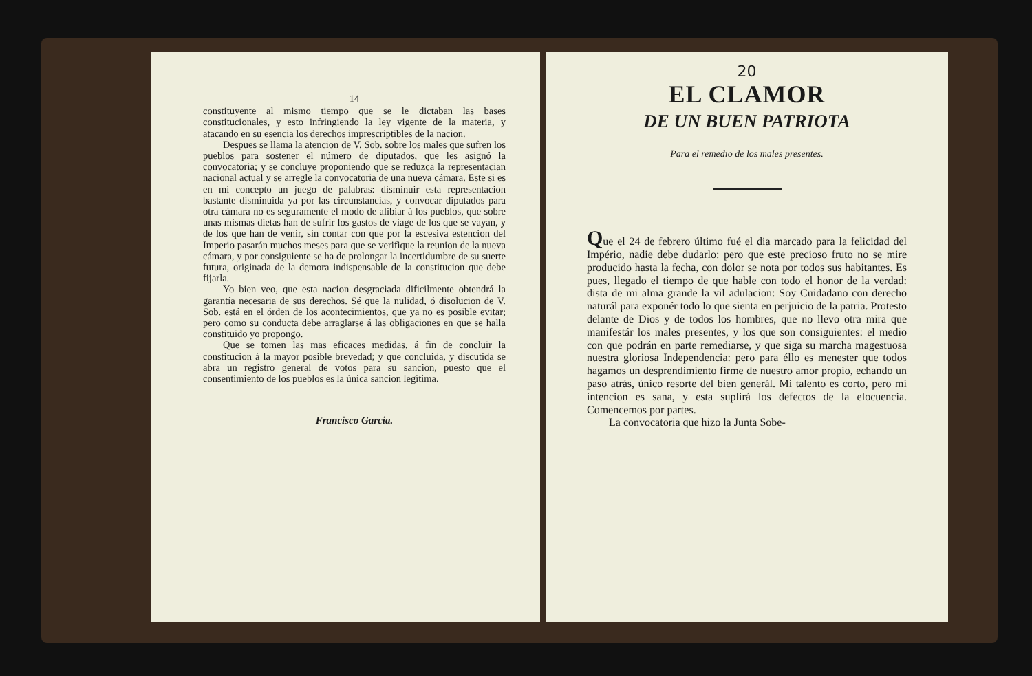14
constituyente al mismo tiempo que se le dictaban las bases constitucionales, y esto infringiendo la ley vigente de la materia, y atacando en su esencia los derechos imprescriptibles de la nacion.
Despues se llama la atencion de V. Sob. sobre los males que sufren los pueblos para sostener el número de diputados, que les asignó la convocatoria; y se concluye proponiendo que se reduzca la representacian nacional actual y se arregle la convocatoria de una nueva cámara. Este si es en mi concepto un juego de palabras: disminuir esta representacion bastante disminuida ya por las circunstancias, y convocar diputados para otra cámara no es seguramente el modo de alibiar á los pueblos, que sobre unas mismas dietas han de sufrir los gastos de viage de los que se vayan, y de los que han de venir, sin contar con que por la escesiva estencion del Imperio pasarán muchos meses para que se verifique la reunion de la nueva cámara, y por consiguiente se ha de prolongar la incertidumbre de su suerte futura, originada de la demora indispensable de la constitucion que debe fijarla.
Yo bien veo, que esta nacion desgraciada dificilmente obtendrá la garantía necesaria de sus derechos. Sé que la nulidad, ó disolucion de V. Sob. está en el órden de los acontecimientos, que ya no es posible evitar; pero como su conducta debe arraglarse á las obligaciones en que se halla constituido yo propongo.
Que se tomen las mas eficaces medidas, á fin de concluir la constitucion á la mayor posible brevedad; y que concluida, y discutida se abra un registro general de votos para su sancion, puesto que el consentimiento de los pueblos es la única sancion legítima.
Francisco Garcia.
20
EL CLAMOR
DE UN BUEN PATRIOTA
Para el remedio de los males presentes.
Que el 24 de febrero último fué el dia marcado para la felicidad del Império, nadie debe dudarlo: pero que este precioso fruto no se mire producido hasta la fecha, con dolor se nota por todos sus habitantes. Es pues, llegado el tiempo de que hable con todo el honor de la verdad: dista de mi alma grande la vil adulacion: Soy Cuidadano con derecho naturál para exponér todo lo que sienta en perjuicio de la patria. Protesto delante de Dios y de todos los hombres, que no llevo otra mira que manifestár los males presentes, y los que son consiguientes: el medio con que podrán en parte remediarse, y que siga su marcha magestuosa nuestra gloriosa Independencia: pero para éllo es menester que todos hagamos un desprendimiento firme de nuestro amor propio, echando un paso atrás, único resorte del bien generál. Mi talento es corto, pero mi intencion es sana, y esta suplirá los defectos de la elocuencia. Comencemos por partes.
La convocatoria que hizo la Junta Sobe-